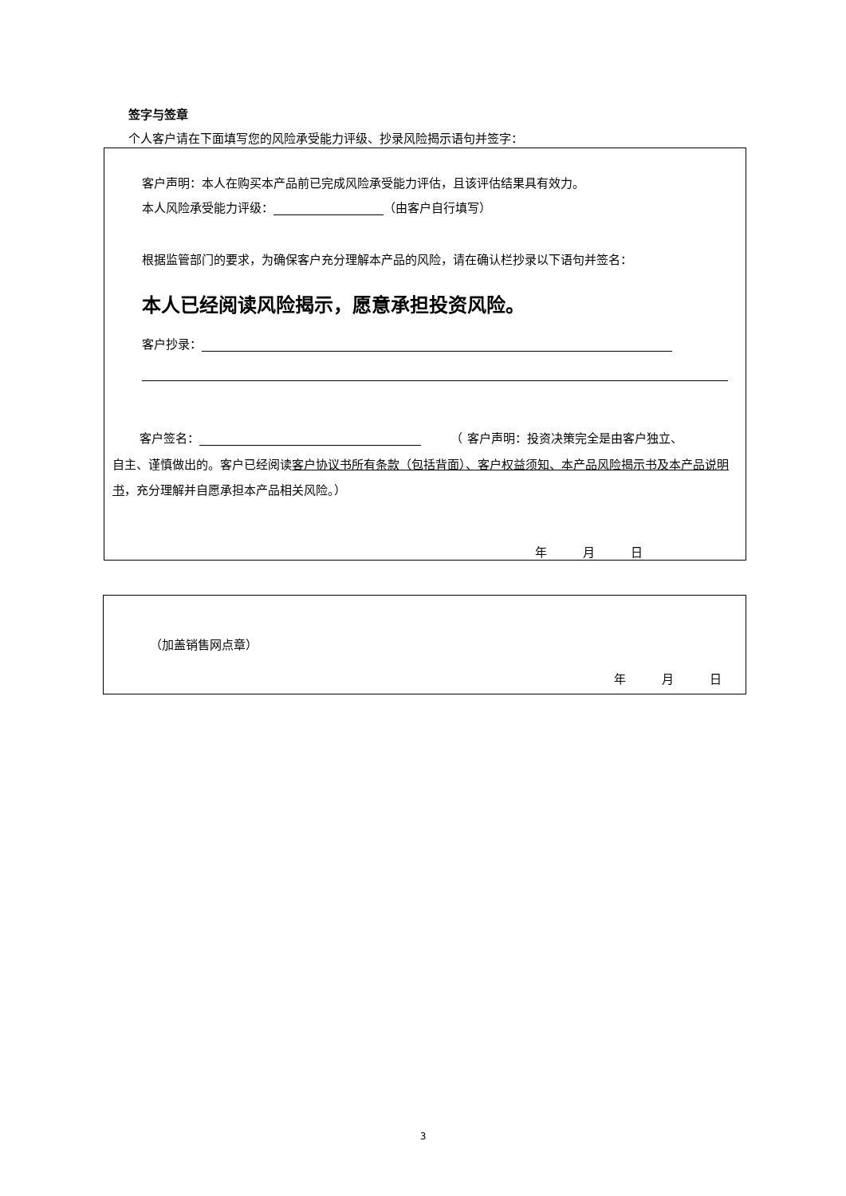签字与签章
个人客户请在下面填写您的风险承受能力评级、抄录风险揭示语句并签字：
客户声明：本人在购买本产品前已完成风险承受能力评估，且该评估结果具有效力。
本人风险承受能力评级： （由客户自行填写）
根据监管部门的要求，为确保客户充分理解本产品的风险，请在确认栏抄录以下语句并签名：
本人已经阅读风险揭示，愿意承担投资风险。
客户抄录：
客户签名：　　　（ 客户声明：投资决策完全是由客户独立、
自主、谨慎做出的。客户已经阅读客户协议书所有条款（包括背面）、客户权益须知、本产品风险揭示书及本产品说明书，充分理解并自愿承担本产品相关风险。）
年　　　月　　　日
（加盖销售网点章）
年　　　月　　　日
3